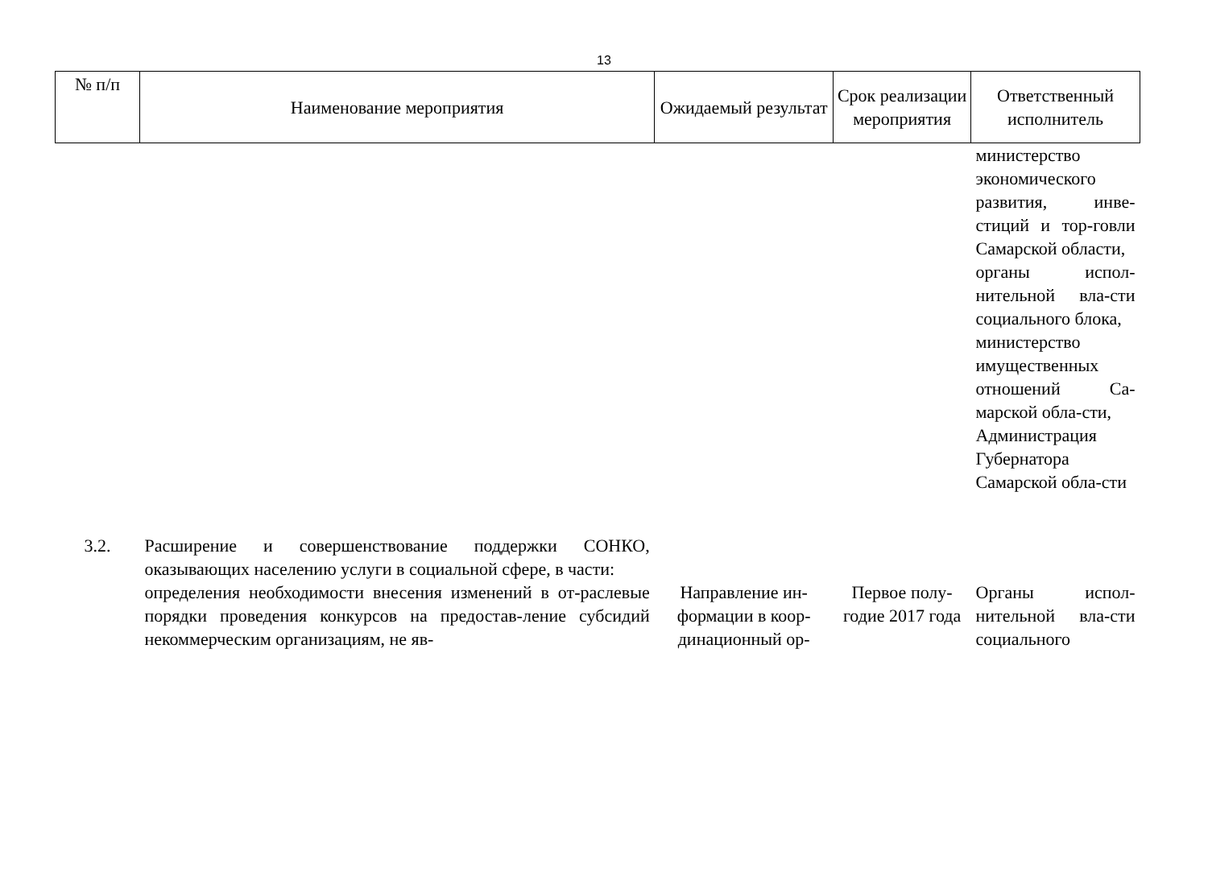13
| № п/п | Наименование мероприятия | Ожидаемый результат | Срок реализации мероприятия | Ответственный исполнитель |
| --- | --- | --- | --- | --- |
| | | | | министерство экономического развития, инве-стиций и тор-говли Самарской области, органы испол-нительной вла-сти социального блока, министерство имущественных отношений Са-марской обла-сти, Администрация Губернатора Самарской обла-сти |
| 3.2. | Расширение и совершенствование поддержки СОНКО, оказывающих населению услуги в социальной сфере, в части: | | | |
| | определения необходимости внесения изменений в от-раслевые порядки проведения конкурсов на предостав-ление субсидий некоммерческим организациям, не яв- | Направление ин-формации в коор-динационный ор- | Первое полу-годие 2017 года | Органы испол-нительной вла-сти социального |